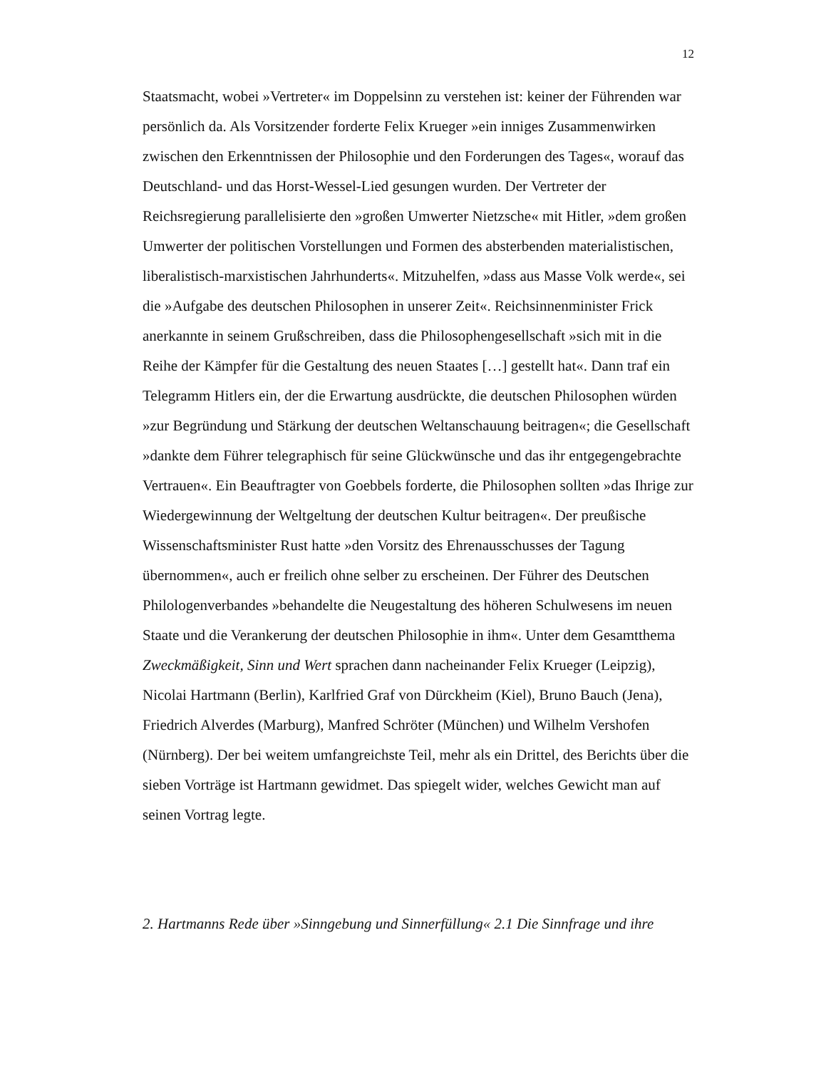12
Staatsmacht, wobei »Vertreter« im Doppelsinn zu verstehen ist: keiner der Führenden war persönlich da. Als Vorsitzender forderte Felix Krueger »ein inniges Zusammenwirken zwischen den Erkenntnissen der Philosophie und den Forderungen des Tages«, worauf das Deutschland- und das Horst-Wessel-Lied gesungen wurden. Der Vertreter der Reichsregierung parallelisierte den »großen Umwerter Nietzsche« mit Hitler, »dem großen Umwerter der politischen Vorstellungen und Formen des absterbenden materialistischen, liberalistisch-marxistischen Jahrhunderts«. Mitzuhelfen, »dass aus Masse Volk werde«, sei die »Aufgabe des deutschen Philosophen in unserer Zeit«. Reichsinnenminister Frick anerkannte in seinem Grußschreiben, dass die Philosophengesellschaft »sich mit in die Reihe der Kämpfer für die Gestaltung des neuen Staates […] gestellt hat«. Dann traf ein Telegramm Hitlers ein, der die Erwartung ausdrückte, die deutschen Philosophen würden »zur Begründung und Stärkung der deutschen Weltanschauung beitragen«; die Gesellschaft »dankte dem Führer telegraphisch für seine Glückwünsche und das ihr entgegengebrachte Vertrauen«. Ein Beauftragter von Goebbels forderte, die Philosophen sollten »das Ihrige zur Wiedergewinnung der Weltgeltung der deutschen Kultur beitragen«. Der preußische Wissenschaftsminister Rust hatte »den Vorsitz des Ehrenausschusses der Tagung übernommen«, auch er freilich ohne selber zu erscheinen. Der Führer des Deutschen Philologenverbandes »behandelte die Neugestaltung des höheren Schulwesens im neuen Staate und die Verankerung der deutschen Philosophie in ihm«. Unter dem Gesamtthema Zweckmäßigkeit, Sinn und Wert sprachen dann nacheinander Felix Krueger (Leipzig), Nicolai Hartmann (Berlin), Karlfried Graf von Dürckheim (Kiel), Bruno Bauch (Jena), Friedrich Alverdes (Marburg), Manfred Schröter (München) und Wilhelm Vershofen (Nürnberg). Der bei weitem umfangreichste Teil, mehr als ein Drittel, des Berichts über die sieben Vorträge ist Hartmann gewidmet. Das spiegelt wider, welches Gewicht man auf seinen Vortrag legte.
2. Hartmanns Rede über »Sinngebung und Sinnerfüllung« 2.1 Die Sinnfrage und ihre